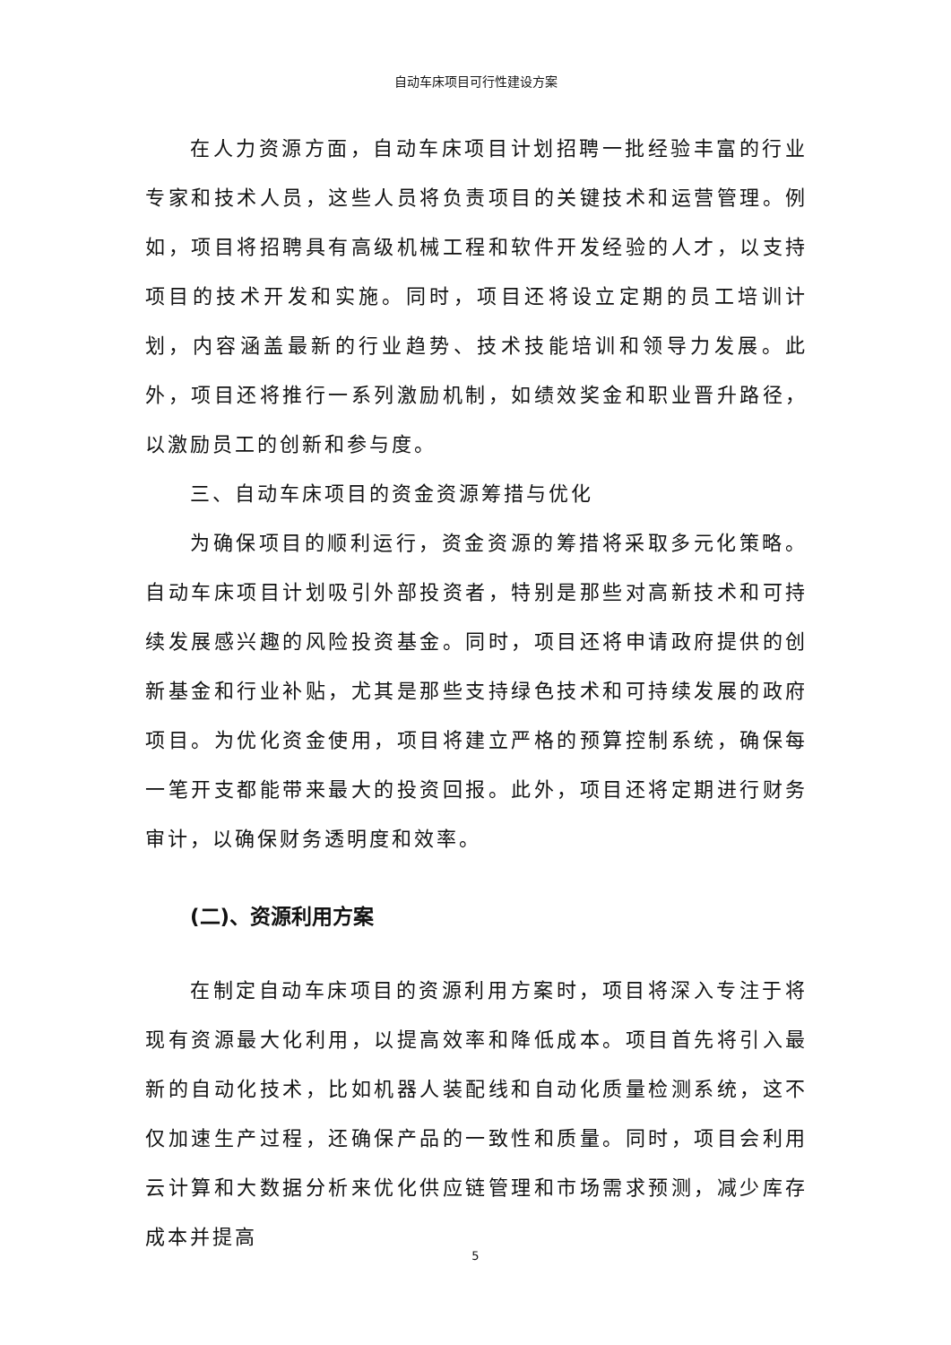自动车床项目可行性建设方案
在人力资源方面，自动车床项目计划招聘一批经验丰富的行业专家和技术人员，这些人员将负责项目的关键技术和运营管理。例如，项目将招聘具有高级机械工程和软件开发经验的人才，以支持项目的技术开发和实施。同时，项目还将设立定期的员工培训计划，内容涵盖最新的行业趋势、技术技能培训和领导力发展。此外，项目还将推行一系列激励机制，如绩效奖金和职业晋升路径，以激励员工的创新和参与度。
三、自动车床项目的资金资源筹措与优化
为确保项目的顺利运行，资金资源的筹措将采取多元化策略。自动车床项目计划吸引外部投资者，特别是那些对高新技术和可持续发展感兴趣的风险投资基金。同时，项目还将申请政府提供的创新基金和行业补贴，尤其是那些支持绿色技术和可持续发展的政府项目。为优化资金使用，项目将建立严格的预算控制系统，确保每一笔开支都能带来最大的投资回报。此外，项目还将定期进行财务审计，以确保财务透明度和效率。
(二)、资源利用方案
在制定自动车床项目的资源利用方案时，项目将深入专注于将现有资源最大化利用，以提高效率和降低成本。项目首先将引入最新的自动化技术，比如机器人装配线和自动化质量检测系统，这不仅加速生产过程，还确保产品的一致性和质量。同时，项目会利用云计算和大数据分析来优化供应链管理和市场需求预测，减少库存成本并提高
5